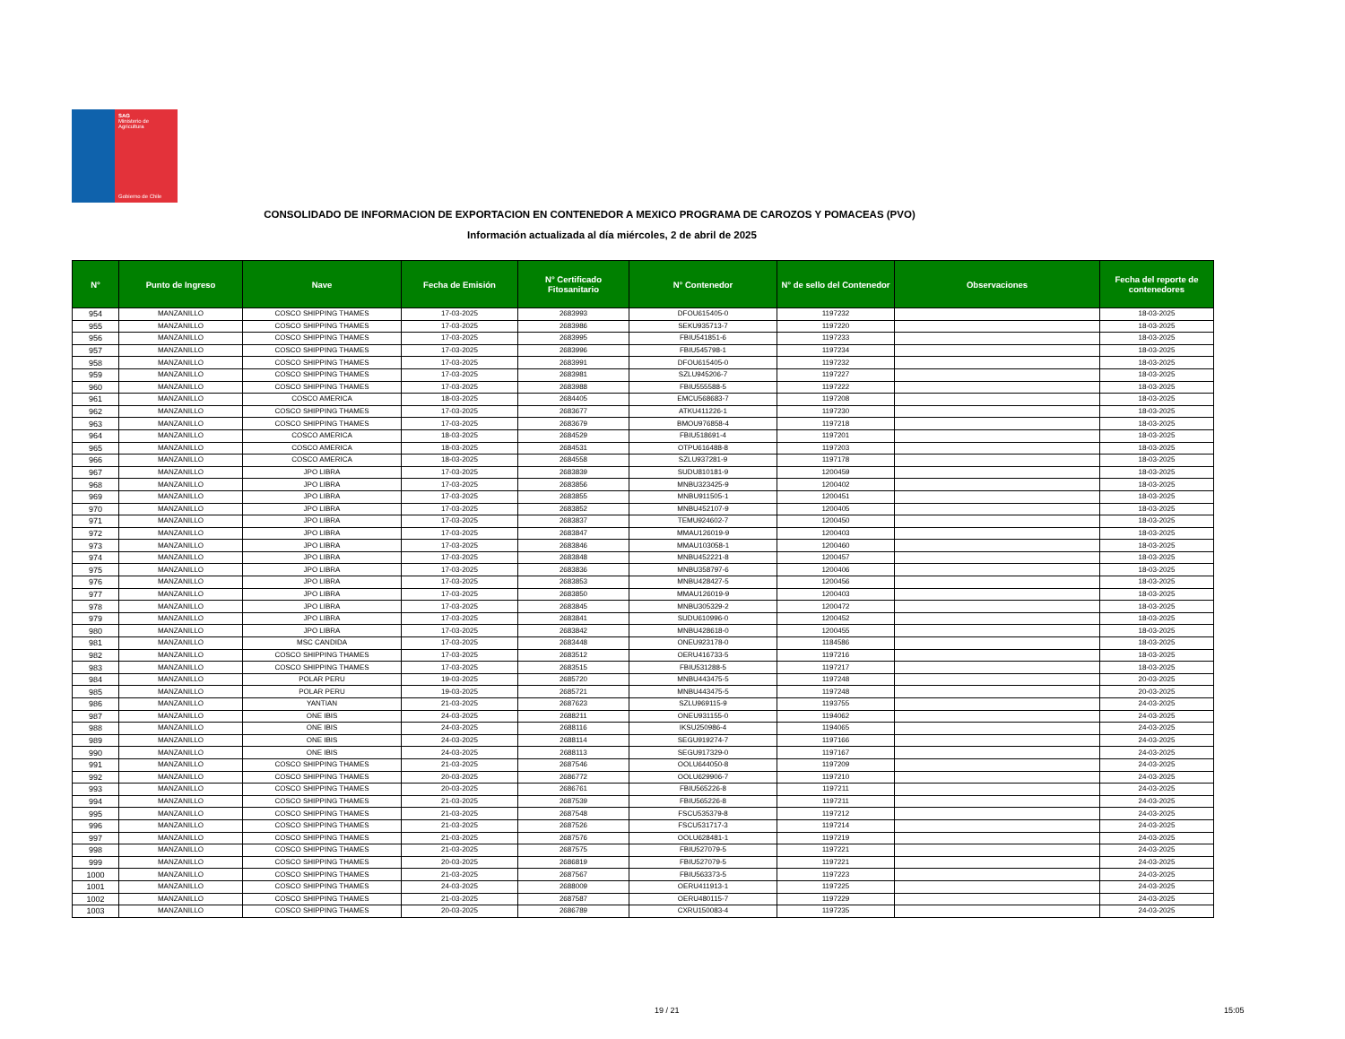SAG
Ministerio de
Agricultura
Gobierno de Chile
CONSOLIDADO DE INFORMACION DE EXPORTACION EN CONTENEDOR A MEXICO PROGRAMA DE CAROZOS Y POMACEAS (PVO)
Información actualizada al día miércoles, 2 de abril de 2025
| N° | Punto de Ingreso | Nave | Fecha de Emisión | N° Certificado Fitosanitario | N° Contenedor | N° de sello del Contenedor | Observaciones | Fecha del reporte de contenedores |
| --- | --- | --- | --- | --- | --- | --- | --- | --- |
| 954 | MANZANILLO | COSCO SHIPPING THAMES | 17-03-2025 | 2683993 | DFOU615405-0 | 1197232 | | 18-03-2025 |
| 955 | MANZANILLO | COSCO SHIPPING THAMES | 17-03-2025 | 2683986 | SEKU935713-7 | 1197220 | | 18-03-2025 |
| 956 | MANZANILLO | COSCO SHIPPING THAMES | 17-03-2025 | 2683995 | FBIU541851-6 | 1197233 | | 18-03-2025 |
| 957 | MANZANILLO | COSCO SHIPPING THAMES | 17-03-2025 | 2683996 | FBIU545798-1 | 1197234 | | 18-03-2025 |
| 958 | MANZANILLO | COSCO SHIPPING THAMES | 17-03-2025 | 2683991 | DFOU615405-0 | 1197232 | | 18-03-2025 |
| 959 | MANZANILLO | COSCO SHIPPING THAMES | 17-03-2025 | 2683981 | SZLU945206-7 | 1197227 | | 18-03-2025 |
| 960 | MANZANILLO | COSCO SHIPPING THAMES | 17-03-2025 | 2683988 | FBIU555588-5 | 1197222 | | 18-03-2025 |
| 961 | MANZANILLO | COSCO AMERICA | 18-03-2025 | 2684405 | EMCU568683-7 | 1197208 | | 18-03-2025 |
| 962 | MANZANILLO | COSCO SHIPPING THAMES | 17-03-2025 | 2683677 | ATKU411226-1 | 1197230 | | 18-03-2025 |
| 963 | MANZANILLO | COSCO SHIPPING THAMES | 17-03-2025 | 2683679 | BMOU976858-4 | 1197218 | | 18-03-2025 |
| 964 | MANZANILLO | COSCO AMERICA | 18-03-2025 | 2684529 | FBIU518691-4 | 1197201 | | 18-03-2025 |
| 965 | MANZANILLO | COSCO AMERICA | 18-03-2025 | 2684531 | OTPU616488-8 | 1197203 | | 18-03-2025 |
| 966 | MANZANILLO | COSCO AMERICA | 18-03-2025 | 2684558 | SZLU937281-9 | 1197178 | | 18-03-2025 |
| 967 | MANZANILLO | JPO LIBRA | 17-03-2025 | 2683839 | SUDU810181-9 | 1200459 | | 18-03-2025 |
| 968 | MANZANILLO | JPO LIBRA | 17-03-2025 | 2683856 | MNBU323425-9 | 1200402 | | 18-03-2025 |
| 969 | MANZANILLO | JPO LIBRA | 17-03-2025 | 2683855 | MNBU911505-1 | 1200451 | | 18-03-2025 |
| 970 | MANZANILLO | JPO LIBRA | 17-03-2025 | 2683852 | MNBU452107-9 | 1200405 | | 18-03-2025 |
| 971 | MANZANILLO | JPO LIBRA | 17-03-2025 | 2683837 | TEMU924602-7 | 1200450 | | 18-03-2025 |
| 972 | MANZANILLO | JPO LIBRA | 17-03-2025 | 2683847 | MMAU126019-9 | 1200403 | | 18-03-2025 |
| 973 | MANZANILLO | JPO LIBRA | 17-03-2025 | 2683846 | MMAU103058-1 | 1200460 | | 18-03-2025 |
| 974 | MANZANILLO | JPO LIBRA | 17-03-2025 | 2683848 | MNBU452221-8 | 1200457 | | 18-03-2025 |
| 975 | MANZANILLO | JPO LIBRA | 17-03-2025 | 2683836 | MNBU358797-6 | 1200406 | | 18-03-2025 |
| 976 | MANZANILLO | JPO LIBRA | 17-03-2025 | 2683853 | MNBU428427-5 | 1200456 | | 18-03-2025 |
| 977 | MANZANILLO | JPO LIBRA | 17-03-2025 | 2683850 | MMAU126019-9 | 1200403 | | 18-03-2025 |
| 978 | MANZANILLO | JPO LIBRA | 17-03-2025 | 2683845 | MNBU305329-2 | 1200472 | | 18-03-2025 |
| 979 | MANZANILLO | JPO LIBRA | 17-03-2025 | 2683841 | SUDU610996-0 | 1200452 | | 18-03-2025 |
| 980 | MANZANILLO | JPO LIBRA | 17-03-2025 | 2683842 | MNBU428618-0 | 1200455 | | 18-03-2025 |
| 981 | MANZANILLO | MSC CANDIDA | 17-03-2025 | 2683448 | ONEU923178-0 | 1184586 | | 18-03-2025 |
| 982 | MANZANILLO | COSCO SHIPPING THAMES | 17-03-2025 | 2683512 | OERU416733-5 | 1197216 | | 18-03-2025 |
| 983 | MANZANILLO | COSCO SHIPPING THAMES | 17-03-2025 | 2683515 | FBIU531288-5 | 1197217 | | 18-03-2025 |
| 984 | MANZANILLO | POLAR PERU | 19-03-2025 | 2685720 | MNBU443475-5 | 1197248 | | 20-03-2025 |
| 985 | MANZANILLO | POLAR PERU | 19-03-2025 | 2685721 | MNBU443475-5 | 1197248 | | 20-03-2025 |
| 986 | MANZANILLO | YANTIAN | 21-03-2025 | 2687623 | SZLU969115-9 | 1193755 | | 24-03-2025 |
| 987 | MANZANILLO | ONE IBIS | 24-03-2025 | 2688211 | ONEU931155-0 | 1194062 | | 24-03-2025 |
| 988 | MANZANILLO | ONE IBIS | 24-03-2025 | 2688116 | IKSU250986-4 | 1194065 | | 24-03-2025 |
| 989 | MANZANILLO | ONE IBIS | 24-03-2025 | 2688114 | SEGU919274-7 | 1197166 | | 24-03-2025 |
| 990 | MANZANILLO | ONE IBIS | 24-03-2025 | 2688113 | SEGU917329-0 | 1197167 | | 24-03-2025 |
| 991 | MANZANILLO | COSCO SHIPPING THAMES | 21-03-2025 | 2687546 | OOLU644050-8 | 1197209 | | 24-03-2025 |
| 992 | MANZANILLO | COSCO SHIPPING THAMES | 20-03-2025 | 2686772 | OOLU629906-7 | 1197210 | | 24-03-2025 |
| 993 | MANZANILLO | COSCO SHIPPING THAMES | 20-03-2025 | 2686761 | FBIU565226-8 | 1197211 | | 24-03-2025 |
| 994 | MANZANILLO | COSCO SHIPPING THAMES | 21-03-2025 | 2687539 | FBIU565226-8 | 1197211 | | 24-03-2025 |
| 995 | MANZANILLO | COSCO SHIPPING THAMES | 21-03-2025 | 2687548 | FSCU535379-8 | 1197212 | | 24-03-2025 |
| 996 | MANZANILLO | COSCO SHIPPING THAMES | 21-03-2025 | 2687526 | FSCU531717-3 | 1197214 | | 24-03-2025 |
| 997 | MANZANILLO | COSCO SHIPPING THAMES | 21-03-2025 | 2687576 | OOLU628481-1 | 1197219 | | 24-03-2025 |
| 998 | MANZANILLO | COSCO SHIPPING THAMES | 21-03-2025 | 2687575 | FBIU527079-5 | 1197221 | | 24-03-2025 |
| 999 | MANZANILLO | COSCO SHIPPING THAMES | 20-03-2025 | 2686819 | FBIU527079-5 | 1197221 | | 24-03-2025 |
| 1000 | MANZANILLO | COSCO SHIPPING THAMES | 21-03-2025 | 2687567 | FBIU563373-5 | 1197223 | | 24-03-2025 |
| 1001 | MANZANILLO | COSCO SHIPPING THAMES | 24-03-2025 | 2688009 | OERU411913-1 | 1197225 | | 24-03-2025 |
| 1002 | MANZANILLO | COSCO SHIPPING THAMES | 21-03-2025 | 2687587 | OERU480115-7 | 1197229 | | 24-03-2025 |
| 1003 | MANZANILLO | COSCO SHIPPING THAMES | 20-03-2025 | 2686789 | CXRU150083-4 | 1197235 | | 24-03-2025 |
19 / 21 15:05